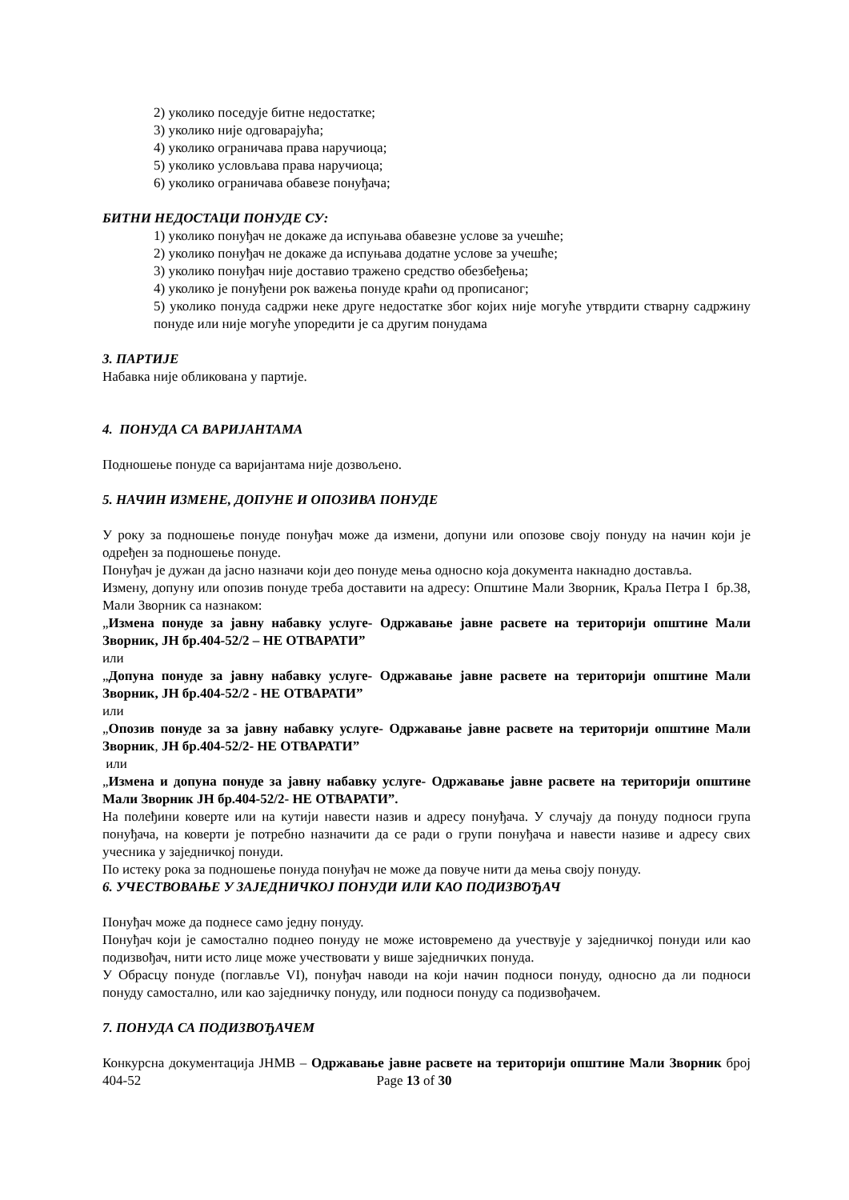2) уколико поседује битне недостатке;
3) уколико није одговарајућа;
4) уколико ограничава права наручиоца;
5) уколико условљава права наручиоца;
6) уколико ограничава обавезе понуђача;
БИТНИ НЕДОСТАЦИ ПОНУДЕ СУ:
1) уколико понуђач не докаже да испуњава обавезне услове за учешће;
2) уколико понуђач не докаже да испуњава додатне услове за учешће;
3) уколико понуђач није доставио тражено средство обезбеђења;
4) уколико је понуђени рок важења понуде краћи од прописаног;
5) уколико понуда садржи неке друге недостатке због којих није могуће утврдити стварну садржину понуде или није могуће упоредити је са другим понудама
3. ПАРТИЈЕ
Набавка није обликована у партије.
4. ПОНУДА СА ВАРИЈАНТАМА
Подношење понуде са варијантама није дозвољено.
5. НАЧИН ИЗМЕНЕ, ДОПУНЕ И ОПОЗИВА ПОНУДЕ
У року за подношење понуде понуђач може да измени, допуни или опозове своју понуду на начин који је одређен за подношење понуде.
Понуђач је дужан да јасно назначи који део понуде мења односно која документа накнадно доставља.
Измену, допуну или опозив понуде треба доставити на адресу: Општине Мали Зворник, Краља Петра I бр.38, Мали Зворник са назнаком:
„Измена понуде за јавну набавку услуге- Одржавање јавне расвете на територији општине Мали Зворник, ЈН бр.404-52/2 – НЕ ОТВАРАТИ”
или
„Допуна понуде за јавну набавку услуге- Одржавање јавне расвете на територији општине Мали Зворник, ЈН бр.404-52/2 - НЕ ОТВАРАТИ”
или
„Опозив понуде за за јавну набавку услуге- Одржавање јавне расвете на територији општине Мали Зворник, ЈН бр.404-52/2- НЕ ОТВАРАТИ”
или
„Измена и допуна понуде за јавну набавку услуге- Одржавање јавне расвете на територији општине Мали Зворник ЈН бр.404-52/2- НЕ ОТВАРАТИ”.
На полеђини коверте или на кутији навести назив и адресу понуђача. У случају да понуду подноси група понуђача, на коверти је потребно назначити да се ради о групи понуђача и навести називе и адресу свих учесника у заједничкој понуди.
По истеку рока за подношење понуда понуђач не може да повуче нити да мења своју понуду.
6. УЧЕСТВОВАЊЕ У ЗАЈЕДНИЧКОЈ ПОНУДИ ИЛИ КАО ПОДИЗВОЂАЧ
Понуђач може да поднесе само једну понуду.
Понуђач који је самостално поднео понуду не може истовремено да учествује у заједничкој понуди или као подизвођач, нити исто лице може учествовати у више заједничких понуда.
У Обрасцу понуде (поглавље VI), понуђач наводи на који начин подноси понуду, односно да ли подноси понуду самостално, или као заједничку понуду, или подноси понуду са подизвођачем.
7. ПОНУДА СА ПОДИЗВОЂАЧЕМ
Конкурсна документација ЈНМВ – Одржавање јавне расвете на територији општине Мали Зворник број 404-52 Page 13 of 30